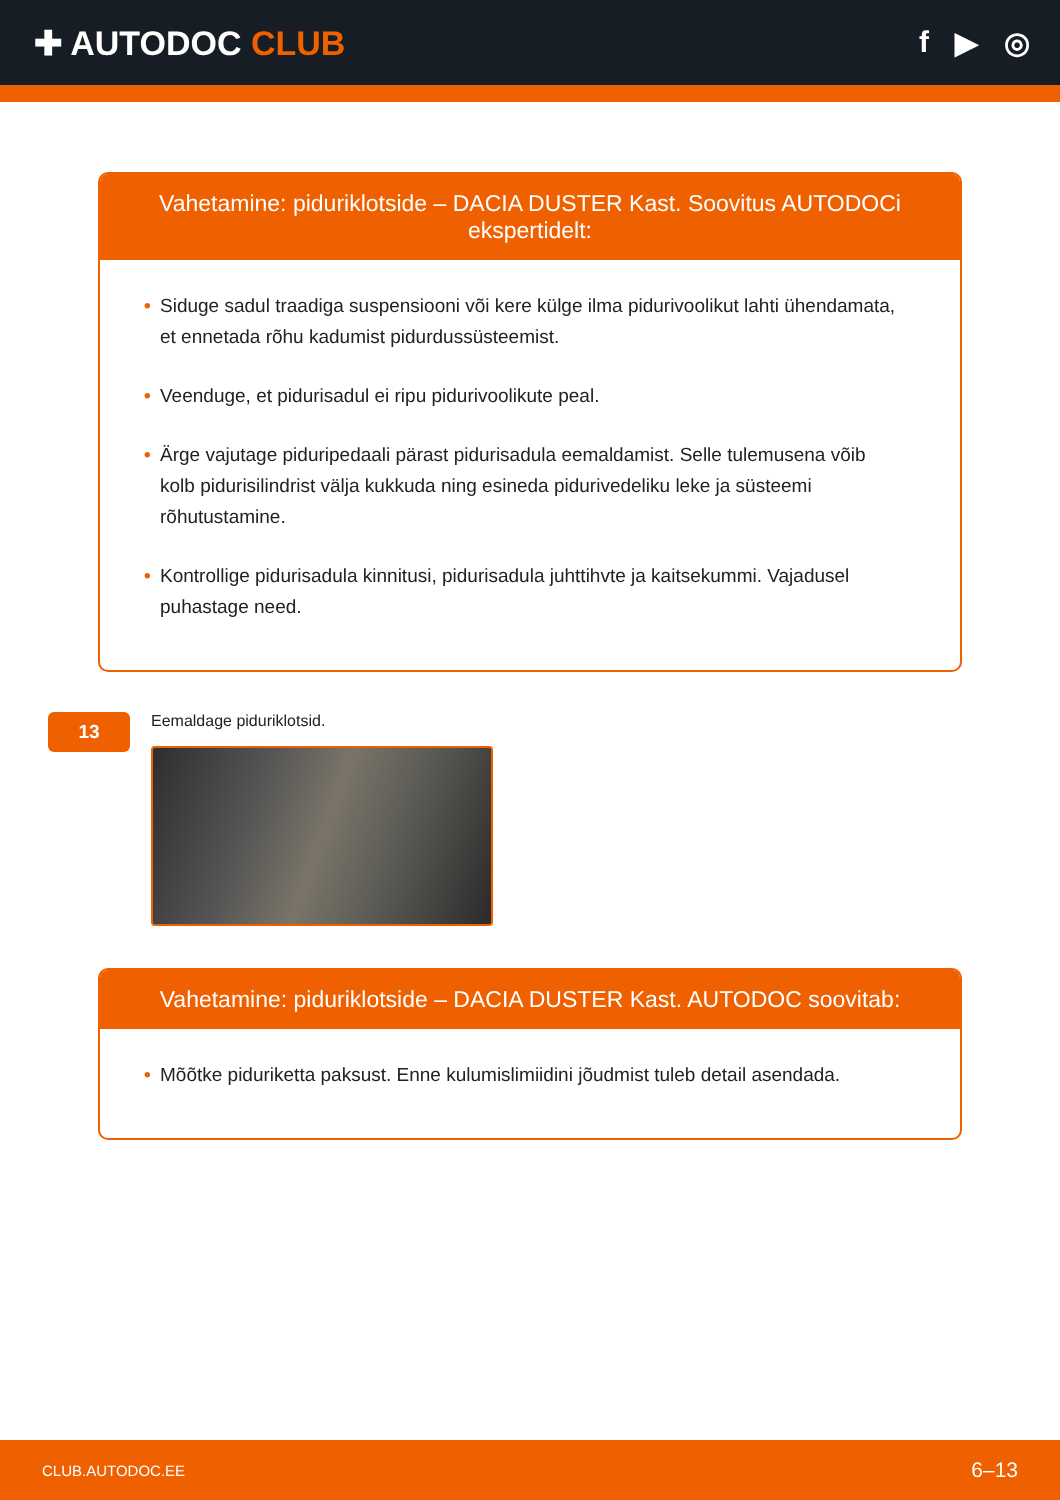✚ AUTODOC CLUB f ▶ ◎
Vahetamine: piduriklotside – DACIA DUSTER Kast. Soovitus AUTODOCi ekspertidelt:
• Siduge sadul traadiga suspensiooni või kere külge ilma pidurivoolikut lahti ühendamata, et ennetada rõhu kadumist pidurdussüsteemist.
• Veenduge, et pidurisadul ei ripu pidurivoolikute peal.
• Ärge vajutage piduripedaali pärast pidurisadula eemaldamist. Selle tulemusena võib kolb pidurisilindrist välja kukkuda ning esineda pidurivedeliku leke ja süsteemi rõhutustamine.
• Kontrollige pidurisadula kinnitusi, pidurisadula juhttihvte ja kaitsekummi. Vajadusel puhastage need.
13
Eemaldage piduriklotsid.
Vahetamine: piduriklotside – DACIA DUSTER Kast. AUTODOC soovitab:
• Mõõtke piduriketta paksust. Enne kulumislimiidini jõudmist tuleb detail asendada.
CLUB.AUTODOC.EE 6–13